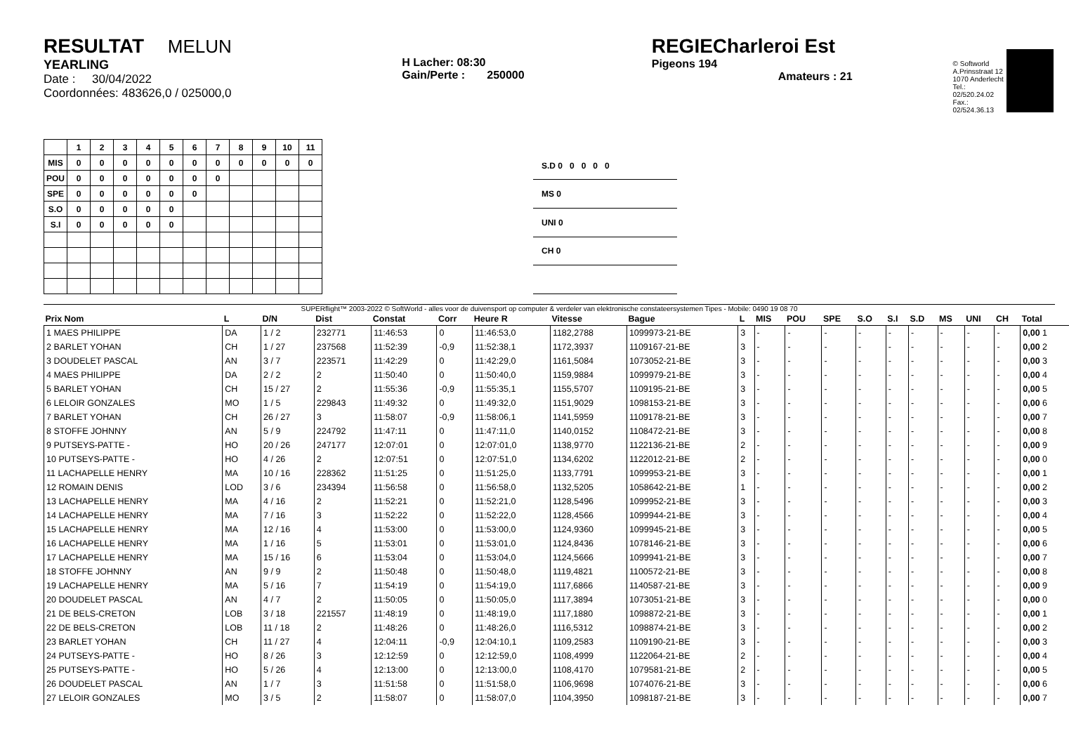RESULTAT MELUN
YEARLING
Date : 30/04/2022
Coordonnées: 483626,0 / 025000,0
H Lacher: 08:30
Gain/Perte : 250000
REGIECharleroi Est
Pigeons 194 Amateurs : 21
© Softworld
A.Prinsstraat 12
1070 Anderlecht
Tel.: 02/520.24.02
Fax.: 02/524.36.13
| | 1 | 2 | 3 | 4 | 5 | 6 | 7 | 8 | 9 | 10 | 11 |
| --- | --- | --- | --- | --- | --- | --- | --- | --- | --- | --- | --- |
| MIS | 0 | 0 | 0 | 0 | 0 | 0 | 0 | 0 | 0 | 0 | 0 |
| POU | 0 | 0 | 0 | 0 | 0 | 0 | 0 | | | | |
| SPE | 0 | 0 | 0 | 0 | 0 | 0 | | | | | |
| S.O | 0 | 0 | 0 | 0 | 0 | | | | | | |
| S.I | 0 | 0 | 0 | 0 | 0 | | | | | | |
| S.D 0 0 0 0 0 |
| MS 0 |
| UNI 0 |
| CH 0 |
SUPERflight™ 2003-2022 © SoftWorld - alles voor de duivensport op computer & verdeler van elektronische constateersystemen Tipes - Mobile: 0490 19 08 70
| Prix Nom | L | D/N | Dist | Constat | Corr | Heure R | Vitesse | Bague | L | MIS | POU | SPE | S.O | S.I | S.D | MS | UNI | CH | Total |
| --- | --- | --- | --- | --- | --- | --- | --- | --- | --- | --- | --- | --- | --- | --- | --- | --- | --- | --- | --- |
| 1 MAES PHILIPPE | DA | 1 / 2 | 232771 | 11:46:53 | 0 | 11:46:53,0 | 1182,2788 | 1099973-21-BE | 3 | - | - | - | - | - | - | - | - | - | 0,00 1 |
| 2 BARLET YOHAN | CH | 1 / 27 | 237568 | 11:52:39 | -0,9 | 11:52:38,1 | 1172,3937 | 1109167-21-BE | 3 | - | - | - | - | - | - | - | - | - | 0,00 2 |
| 3 DOUDELET PASCAL | AN | 3 / 7 | 223571 | 11:42:29 | 0 | 11:42:29,0 | 1161,5084 | 1073052-21-BE | 3 | - | - | - | - | - | - | - | - | - | 0,00 3 |
| 4 MAES PHILIPPE | DA | 2 / 2 | 2 | 11:50:40 | 0 | 11:50:40,0 | 1159,9884 | 1099979-21-BE | 3 | - | - | - | - | - | - | - | - | - | 0,00 4 |
| 5 BARLET YOHAN | CH | 15 / 27 | 2 | 11:55:36 | -0,9 | 11:55:35,1 | 1155,5707 | 1109195-21-BE | 3 | - | - | - | - | - | - | - | - | - | 0,00 5 |
| 6 LELOIR GONZALES | MO | 1 / 5 | 229843 | 11:49:32 | 0 | 11:49:32,0 | 1151,9029 | 1098153-21-BE | 3 | - | - | - | - | - | - | - | - | - | 0,00 6 |
| 7 BARLET YOHAN | CH | 26 / 27 | 3 | 11:58:07 | -0,9 | 11:58:06,1 | 1141,5959 | 1109178-21-BE | 3 | - | - | - | - | - | - | - | - | - | 0,00 7 |
| 8 STOFFE JOHNNY | AN | 5 / 9 | 224792 | 11:47:11 | 0 | 11:47:11,0 | 1140,0152 | 1108472-21-BE | 3 | - | - | - | - | - | - | - | - | - | 0,00 8 |
| 9 PUTSEYS-PATTE - | HO | 20 / 26 | 247177 | 12:07:01 | 0 | 12:07:01,0 | 1138,9770 | 1122136-21-BE | 2 | - | - | - | - | - | - | - | - | - | 0,00 9 |
| 10 PUTSEYS-PATTE - | HO | 4 / 26 | 2 | 12:07:51 | 0 | 12:07:51,0 | 1134,6202 | 1122012-21-BE | 2 | - | - | - | - | - | - | - | - | - | 0,00 0 |
| 11 LACHAPELLE HENRY | MA | 10 / 16 | 228362 | 11:51:25 | 0 | 11:51:25,0 | 1133,7791 | 1099953-21-BE | 3 | - | - | - | - | - | - | - | - | - | 0,00 1 |
| 12 ROMAIN DENIS | LOD | 3 / 6 | 234394 | 11:56:58 | 0 | 11:56:58,0 | 1132,5205 | 1058642-21-BE | 1 | - | - | - | - | - | - | - | - | - | 0,00 2 |
| 13 LACHAPELLE HENRY | MA | 4 / 16 | 2 | 11:52:21 | 0 | 11:52:21,0 | 1128,5496 | 1099952-21-BE | 3 | - | - | - | - | - | - | - | - | - | 0,00 3 |
| 14 LACHAPELLE HENRY | MA | 7 / 16 | 3 | 11:52:22 | 0 | 11:52:22,0 | 1128,4566 | 1099944-21-BE | 3 | - | - | - | - | - | - | - | - | - | 0,00 4 |
| 15 LACHAPELLE HENRY | MA | 12 / 16 | 4 | 11:53:00 | 0 | 11:53:00,0 | 1124,9360 | 1099945-21-BE | 3 | - | - | - | - | - | - | - | - | - | 0,00 5 |
| 16 LACHAPELLE HENRY | MA | 1 / 16 | 5 | 11:53:01 | 0 | 11:53:01,0 | 1124,8436 | 1078146-21-BE | 3 | - | - | - | - | - | - | - | - | - | 0,00 6 |
| 17 LACHAPELLE HENRY | MA | 15 / 16 | 6 | 11:53:04 | 0 | 11:53:04,0 | 1124,5666 | 1099941-21-BE | 3 | - | - | - | - | - | - | - | - | - | 0,00 7 |
| 18 STOFFE JOHNNY | AN | 9 / 9 | 2 | 11:50:48 | 0 | 11:50:48,0 | 1119,4821 | 1100572-21-BE | 3 | - | - | - | - | - | - | - | - | - | 0,00 8 |
| 19 LACHAPELLE HENRY | MA | 5 / 16 | 7 | 11:54:19 | 0 | 11:54:19,0 | 1117,6866 | 1140587-21-BE | 3 | - | - | - | - | - | - | - | - | - | 0,00 9 |
| 20 DOUDELET PASCAL | AN | 4 / 7 | 2 | 11:50:05 | 0 | 11:50:05,0 | 1117,3894 | 1073051-21-BE | 3 | - | - | - | - | - | - | - | - | - | 0,00 0 |
| 21 DE BELS-CRETON | LOB | 3 / 18 | 221557 | 11:48:19 | 0 | 11:48:19,0 | 1117,1880 | 1098872-21-BE | 3 | - | - | - | - | - | - | - | - | - | 0,00 1 |
| 22 DE BELS-CRETON | LOB | 11 / 18 | 2 | 11:48:26 | 0 | 11:48:26,0 | 1116,5312 | 1098874-21-BE | 3 | - | - | - | - | - | - | - | - | - | 0,00 2 |
| 23 BARLET YOHAN | CH | 11 / 27 | 4 | 12:04:11 | -0,9 | 12:04:10,1 | 1109,2583 | 1109190-21-BE | 3 | - | - | - | - | - | - | - | - | - | 0,00 3 |
| 24 PUTSEYS-PATTE - | HO | 8 / 26 | 3 | 12:12:59 | 0 | 12:12:59,0 | 1108,4999 | 1122064-21-BE | 2 | - | - | - | - | - | - | - | - | - | 0,00 4 |
| 25 PUTSEYS-PATTE - | HO | 5 / 26 | 4 | 12:13:00 | 0 | 12:13:00,0 | 1108,4170 | 1079581-21-BE | 2 | - | - | - | - | - | - | - | - | - | 0,00 5 |
| 26 DOUDELET PASCAL | AN | 1 / 7 | 3 | 11:51:58 | 0 | 11:51:58,0 | 1106,9698 | 1074076-21-BE | 3 | - | - | - | - | - | - | - | - | - | 0,00 6 |
| 27 LELOIR GONZALES | MO | 3 / 5 | 2 | 11:58:07 | 0 | 11:58:07,0 | 1104,3950 | 1098187-21-BE | 3 | - | - | - | - | - | - | - | - | - | 0,00 7 |